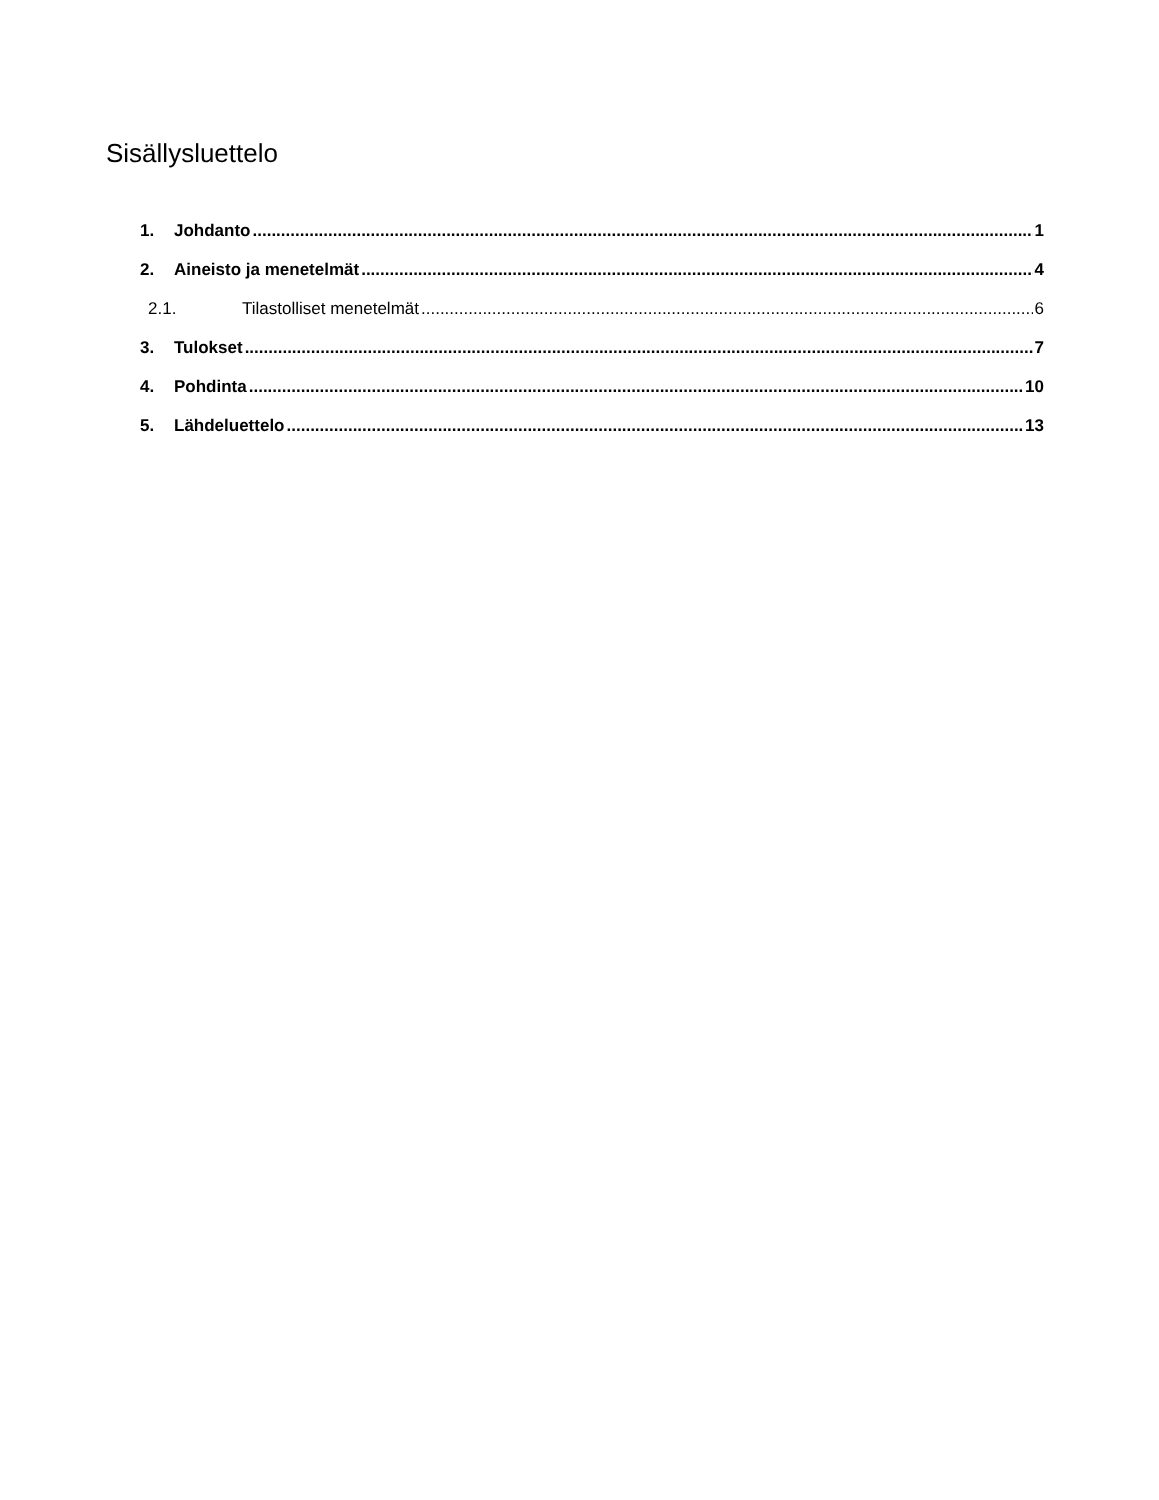Sisällysluettelo
1. Johdanto 1
2. Aineisto ja menetelmät 4
2.1. Tilastolliset menetelmät 6
3. Tulokset 7
4. Pohdinta 10
5. Lähdeluettelo 13